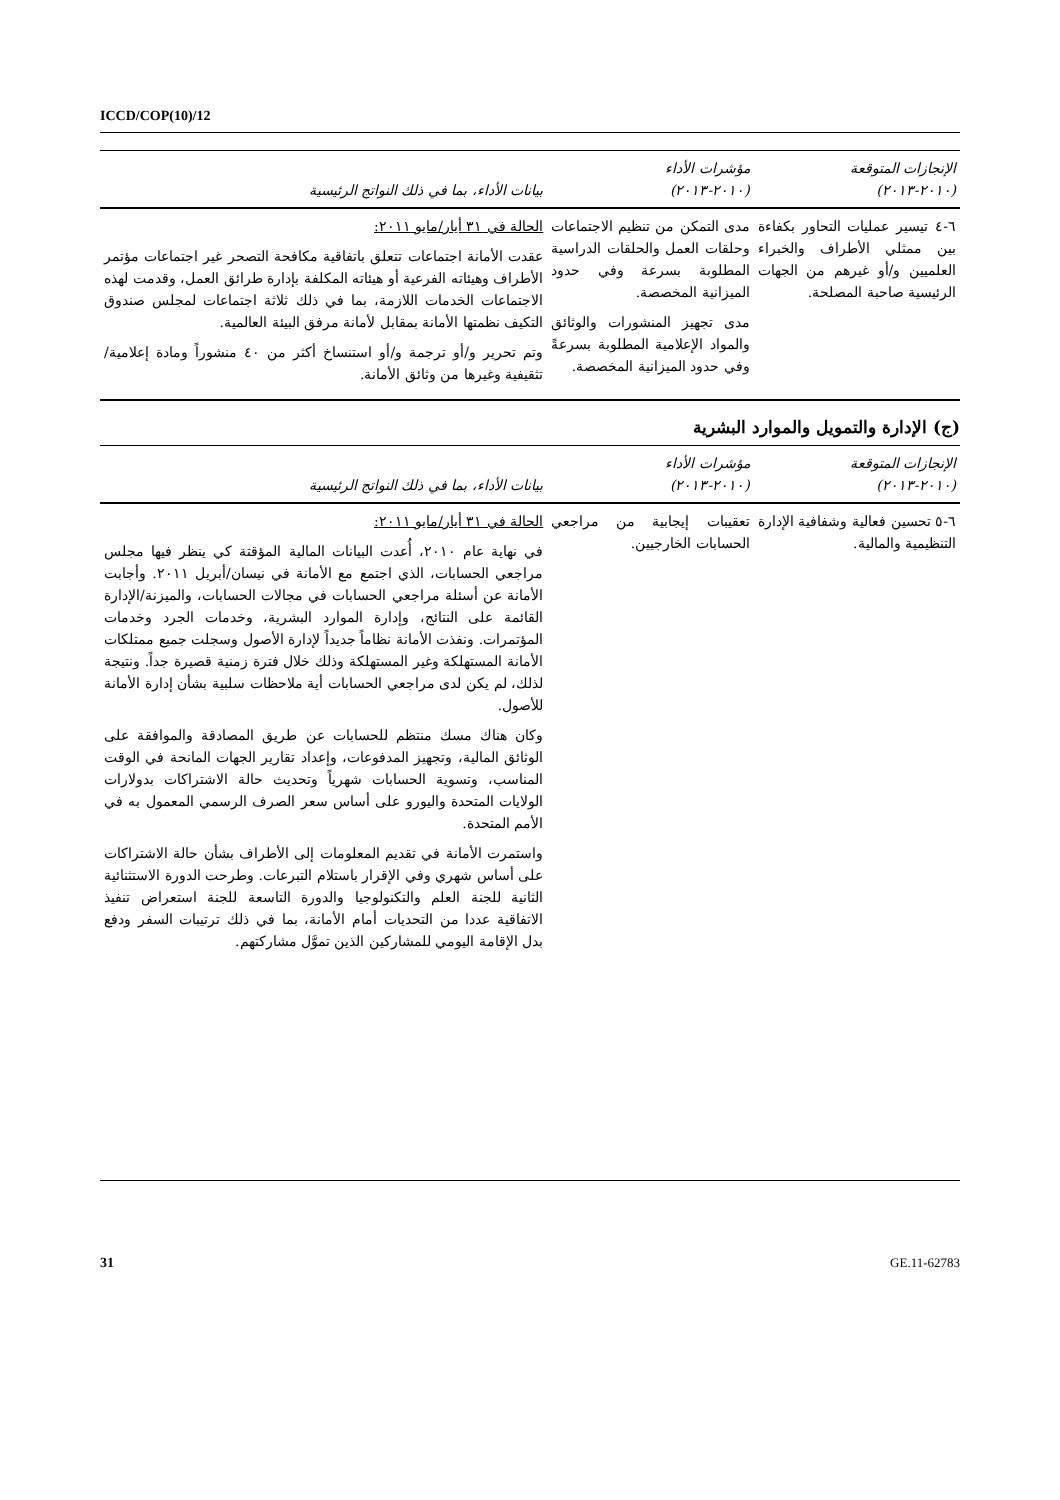ICCD/COP(10)/12
| الإنجازات المتوقعة (٢٠١٠-٢٠١٣) | مؤشرات الأداء (٢٠١٠-٢٠١٣) | بيانات الأداء، بما في ذلك النواتج الرئيسية |
| --- | --- | --- |
| ٦-٤ تيسير عمليات التحاور بكفاءة بين ممثلي الأطراف والخبراء العلميين و/أو غيرهم من الجهات الرئيسية صاحبة المصلحة. | مدى التمكن من تنظيم الاجتماعات وحلقات العمل والحلقات الدراسية المطلوبة بسرعة وفي حدود الميزانية المخصصة. مدى تجهيز المنشورات والوثائق والمواد الإعلامية المطلوبة بسرعةً وفي حدود الميزانية المخصصة. | الحالة في ٣١ أيار/مايو ٢٠١١: عقدت الأمانة اجتماعات تتعلق باتفاقية مكافحة التصحر غير اجتماعات مؤتمر الأطراف وهيئاته الفرعية أو هيئاته المكلفة بإدارة طرائق العمل، وقدمت لهذه الاجتماعات الخدمات اللازمة، بما في ذلك ثلاثة اجتماعات لمجلس صندوق التكيف نظمتها الأمانة بمقابل لأمانة مرفق البيئة العالمية. وتم تحرير و/أو ترجمة و/أو استنساخ أكثر من ٤٠ منشوراً ومادة إعلامية/تثقيفية وغيرها من وثائق الأمانة. |
(ج) الإدارة والتمويل والموارد البشرية
| الإنجازات المتوقعة (٢٠١٠-٢٠١٣) | مؤشرات الأداء (٢٠١٠-٢٠١٣) | بيانات الأداء، بما في ذلك النواتج الرئيسية |
| --- | --- | --- |
| ٦-٥ تحسين فعالية وشفافية الإدارة التنظيمية والمالية. | تعقيبات إيجابية من مراجعي الحسابات الخارجيين. | الحالة في ٣١ أيار/مايو ٢٠١١: في نهاية عام ٢٠١٠، أُعدت البيانات المالية المؤقتة كي ينظر فيها مجلس مراجعي الحسابات، الذي اجتمع مع الأمانة في نيسان/أبريل ٢٠١١. وأجابت الأمانة عن أسئلة مراجعي الحسابات في مجالات الحسابات، والميزنة/الإدارة القائمة على النتائج، وإدارة الموارد البشرية، وخدمات الجرد وخدمات المؤتمرات. ونفذت الأمانة نظاماً جديداً لإدارة الأصول وسجلت جميع ممتلكات الأمانة المستهلكة وغير المستهلكة وذلك خلال فترة زمنية قصيرة جداً. ونتيجة لذلك، لم يكن لدى مراجعي الحسابات أية ملاحظات سلبية بشأن إدارة الأمانة للأصول. وكان هناك مسك منتظم للحسابات عن طريق المصادقة والموافقة على الوثائق المالية، وتجهيز المدفوعات، وإعداد تقارير الجهات المانحة في الوقت المناسب، وتسوية الحسابات شهرياً وتحديث حالة الاشتراكات بدولارات الولايات المتحدة واليورو على أساس سعر الصرف الرسمي المعمول به في الأمم المتحدة. واستمرت الأمانة في تقديم المعلومات إلى الأطراف بشأن حالة الاشتراكات على أساس شهري وفي الإقرار باستلام التبرعات. وطرحت الدورة الاستثنائية الثانية للجنة العلم والتكنولوجيا والدورة التاسعة للجنة استعراض تنفيذ الاتفاقية عددا من التحديات أمام الأمانة، بما في ذلك ترتيبات السفر ودفع بدل الإقامة اليومي للمشاركين الذين تموَّل مشاركتهم. |
31 GE.11-62783